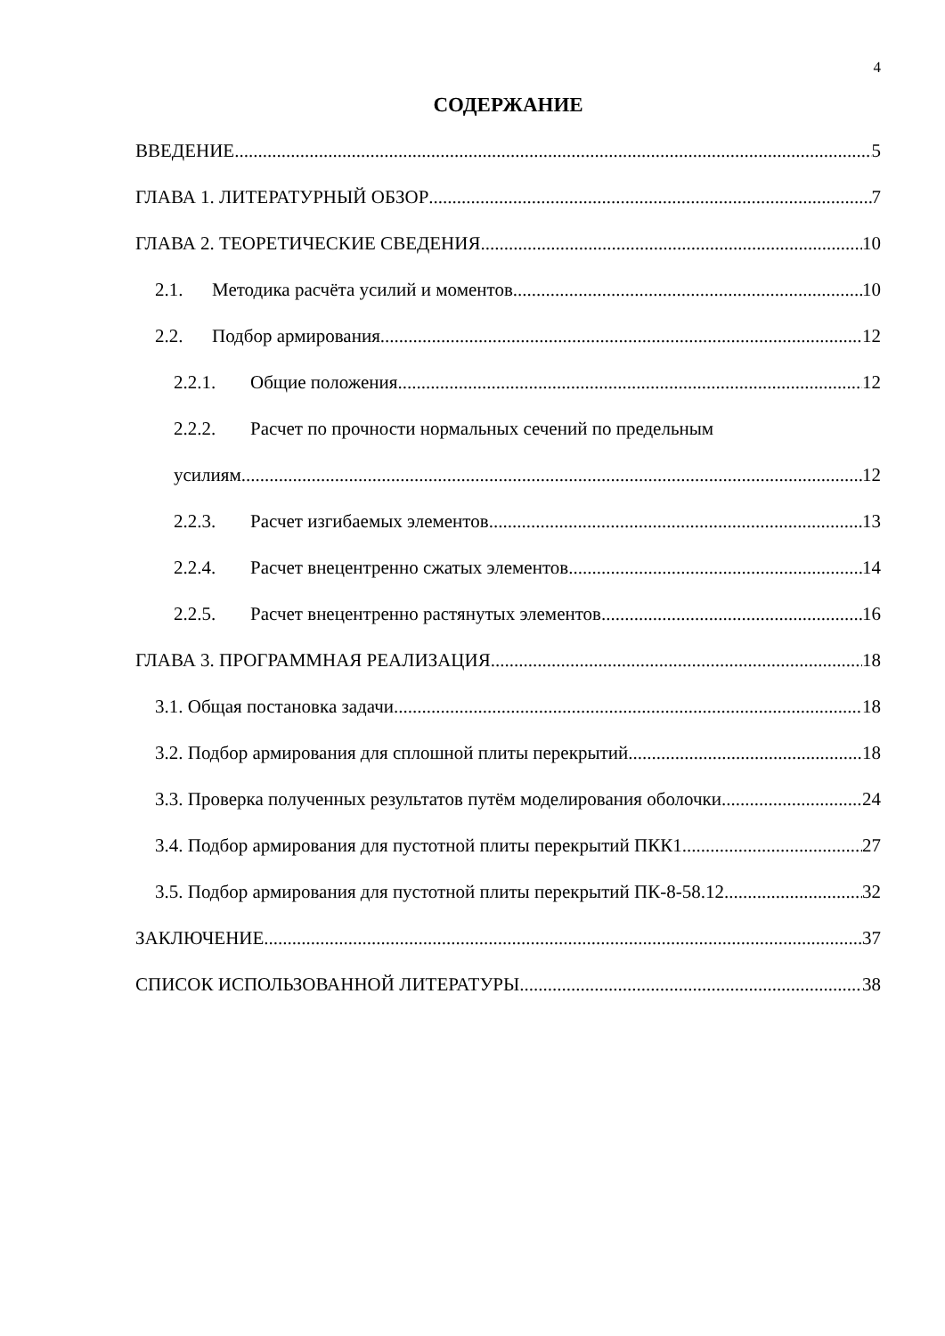4
СОДЕРЖАНИЕ
ВВЕДЕНИЕ 5
ГЛАВА 1. ЛИТЕРАТУРНЫЙ ОБЗОР 7
ГЛАВА 2. ТЕОРЕТИЧЕСКИЕ СВЕДЕНИЯ 10
2.1. Методика расчёта усилий и моментов 10
2.2. Подбор армирования 12
2.2.1. Общие положения 12
2.2.2. Расчет по прочности нормальных сечений по предельным
усилиям 12
2.2.3. Расчет изгибаемых элементов 13
2.2.4. Расчет внецентренно сжатых элементов 14
2.2.5. Расчет внецентренно растянутых элементов 16
ГЛАВА 3. ПРОГРАММНАЯ РЕАЛИЗАЦИЯ 18
3.1. Общая постановка задачи 18
3.2. Подбор армирования для сплошной плиты перекрытий 18
3.3. Проверка полученных результатов путём моделирования оболочки 24
3.4. Подбор армирования для пустотной плиты перекрытий ПКК1 27
3.5. Подбор армирования для пустотной плиты перекрытий ПК-8-58.12 32
ЗАКЛЮЧЕНИЕ 37
СПИСОК ИСПОЛЬЗОВАННОЙ ЛИТЕРАТУРЫ 38